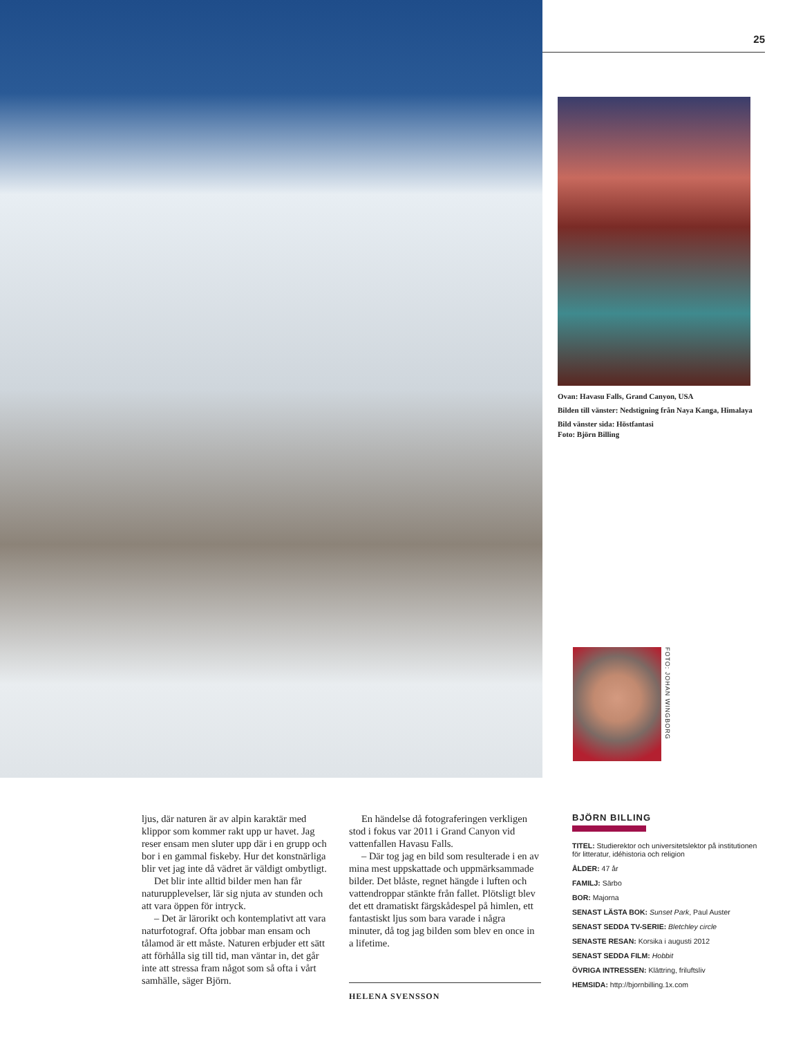25
Ovan: Havasu Falls, Grand Canyon, USA
Bilden till vänster: Nedstigning från Naya Kanga, Himalaya
Bild vänster sida: Höstfantasi
Foto: Björn Billing
FOTO: JOHAN WINGBORG
ljus, där naturen är av alpin karaktär med klippor som kommer rakt upp ur havet. Jag reser ensam men sluter upp där i en grupp och bor i en gammal fiskeby. Hur det konstnärliga blir vet jag inte då vädret är väldigt ombytligt.
Det blir inte alltid bilder men han får naturupplevelser, lär sig njuta av stunden och att vara öppen för intryck.
– Det är lärorikt och kontemplativt att vara naturfotograf. Ofta jobbar man ensam och tålamod är ett måste. Naturen erbjuder ett sätt att förhålla sig till tid, man väntar in, det går inte att stressa fram något som så ofta i vårt samhälle, säger Björn.
En händelse då fotograferingen verkligen stod i fokus var 2011 i Grand Canyon vid vattenfallen Havasu Falls.
– Där tog jag en bild som resulterade i en av mina mest uppskattade och uppmärksammade bilder. Det blåste, regnet hängde i luften och vattendroppar stänkte från fallet. Plötsligt blev det ett dramatiskt färgskådespel på himlen, ett fantastiskt ljus som bara varade i några minuter, då tog jag bilden som blev en once in a lifetime.
HELENA SVENSSON
BJÖRN BILLING
TITEL: Studierektor och universitetslektor på institutionen för litteratur, idéhistoria och religion
ÅLDER: 47 år
FAMILJ: Särbo
BOR: Majorna
SENAST LÄSTA BOK: Sunset Park, Paul Auster
SENAST SEDDA TV-SERIE: Bletchley circle
SENASTE RESAN: Korsika i augusti 2012
SENAST SEDDA FILM: Hobbit
ÖVRIGA INTRESSEN: Klättring, friluftsliv
HEMSIDA: http://bjornbilling.1x.com